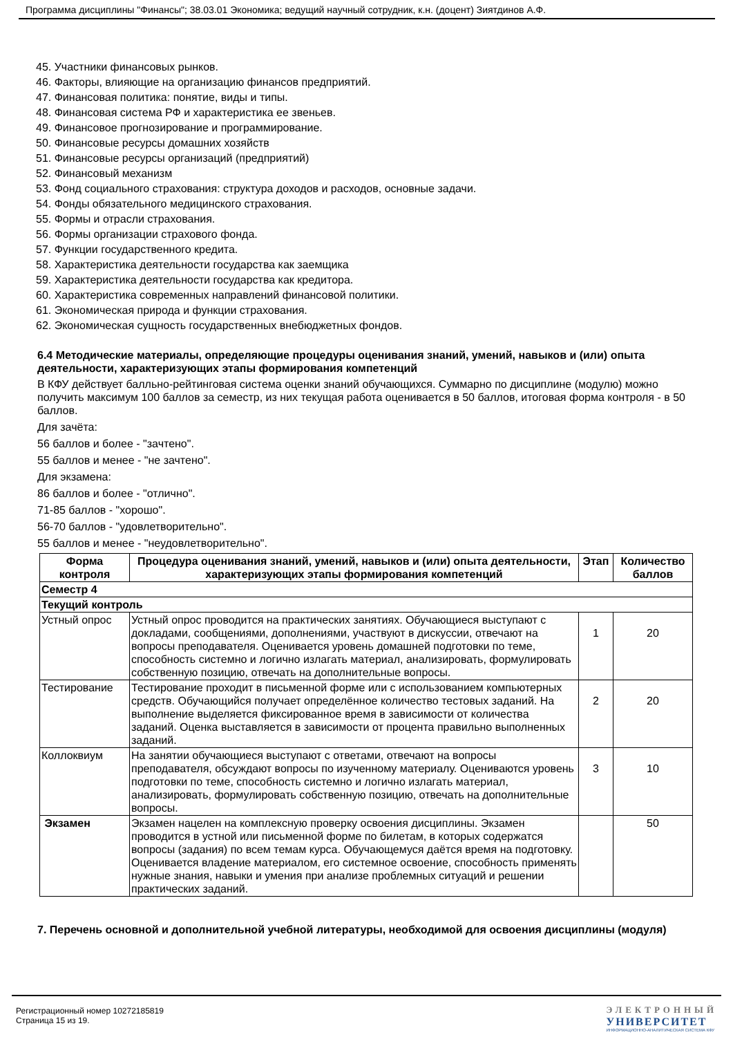Программа дисциплины "Финансы"; 38.03.01 Экономика; ведущий научный сотрудник, к.н. (доцент) Зиятдинов А.Ф.
45. Участники финансовых рынков.
46. Факторы, влияющие на организацию финансов предприятий.
47. Финансовая политика: понятие, виды и типы.
48. Финансовая система РФ и характеристика ее звеньев.
49. Финансовое прогнозирование и программирование.
50. Финансовые ресурсы домашних хозяйств
51. Финансовые ресурсы организаций (предприятий)
52. Финансовый механизм
53. Фонд социального страхования: структура доходов и расходов, основные задачи.
54. Фонды обязательного медицинского страхования.
55. Формы и отрасли страхования.
56. Формы организации страхового фонда.
57. Функции государственного кредита.
58. Характеристика деятельности государства как заемщика
59. Характеристика деятельности государства как кредитора.
60. Характеристика современных направлений финансовой политики.
61. Экономическая природа и функции страхования.
62. Экономическая сущность государственных внебюджетных фондов.
6.4 Методические материалы, определяющие процедуры оценивания знаний, умений, навыков и (или) опыта деятельности, характеризующих этапы формирования компетенций
В КФУ действует балльно-рейтинговая система оценки знаний обучающихся. Суммарно по дисциплине (модулю) можно получить максимум 100 баллов за семестр, из них текущая работа оценивается в 50 баллов, итоговая форма контроля - в 50 баллов.
Для зачёта:
56 баллов и более - "зачтено".
55 баллов и менее - "не зачтено".
Для экзамена:
86 баллов и более - "отлично".
71-85 баллов - "хорошо".
56-70 баллов - "удовлетворительно".
55 баллов и менее - "неудовлетворительно".
| Форма контроля | Процедура оценивания знаний, умений, навыков и (или) опыта деятельности, характеризующих этапы формирования компетенций | Этап | Количество баллов |
| --- | --- | --- | --- |
| Семестр 4 | | | |
| Текущий контроль | | | |
| Устный опрос | Устный опрос проводится на практических занятиях. Обучающиеся выступают с докладами, сообщениями, дополнениями, участвуют в дискуссии, отвечают на вопросы преподавателя. Оценивается уровень домашней подготовки по теме, способность системно и логично излагать материал, анализировать, формулировать собственную позицию, отвечать на дополнительные вопросы. | 1 | 20 |
| Тестирование | Тестирование проходит в письменной форме или с использованием компьютерных средств. Обучающийся получает определённое количество тестовых заданий. На выполнение выделяется фиксированное время в зависимости от количества заданий. Оценка выставляется в зависимости от процента правильно выполненных заданий. | 2 | 20 |
| Коллоквиум | На занятии обучающиеся выступают с ответами, отвечают на вопросы преподавателя, обсуждают вопросы по изученному материалу. Оцениваются уровень подготовки по теме, способность системно и логично излагать материал, анализировать, формулировать собственную позицию, отвечать на дополнительные вопросы. | 3 | 10 |
| Экзамен | Экзамен нацелен на комплексную проверку освоения дисциплины. Экзамен проводится в устной или письменной форме по билетам, в которых содержатся вопросы (задания) по всем темам курса. Обучающемуся даётся время на подготовку. Оценивается владение материалом, его системное освоение, способность применять нужные знания, навыки и умения при анализе проблемных ситуаций и решении практических заданий. | | 50 |
7. Перечень основной и дополнительной учебной литературы, необходимой для освоения дисциплины (модуля)
Регистрационный номер 10272185819
Страница 15 из 19.
ЭЛЕКТРОННЫЙ
УНИВЕРСИТЕТ
ИНФОРМАЦИОННО-АНАЛИТИЧЕСКАЯ СИСТЕМА КФУ